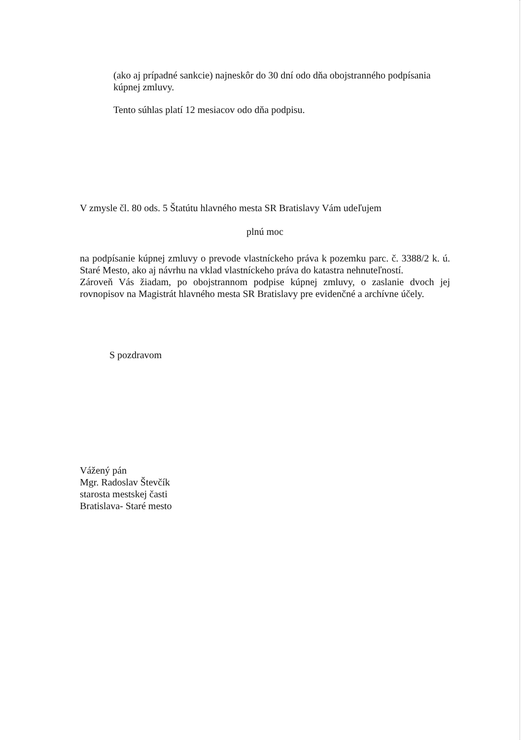(ako aj prípadné sankcie) najneskôr do 30 dní odo dňa obojstranného podpísania kúpnej zmluvy.
Tento súhlas platí 12 mesiacov odo dňa podpisu.
V zmysle čl. 80 ods. 5 Štatútu hlavného mesta SR Bratislavy Vám udeľujem
plnú moc
na podpísanie kúpnej zmluvy o prevode vlastníckeho práva k pozemku parc. č. 3388/2 k. ú. Staré Mesto, ako aj návrhu na vklad vlastníckeho práva do katastra nehnuteľností.
Zároveň Vás žiadam, po obojstrannom podpise kúpnej zmluvy, o zaslanie dvoch jej rovnopisov na Magistrát hlavného mesta SR Bratislavy pre evidenčné a archívne účely.
S pozdravom
Vážený pán
Mgr. Radoslav Števčík
starosta mestskej časti
Bratislava- Staré mesto